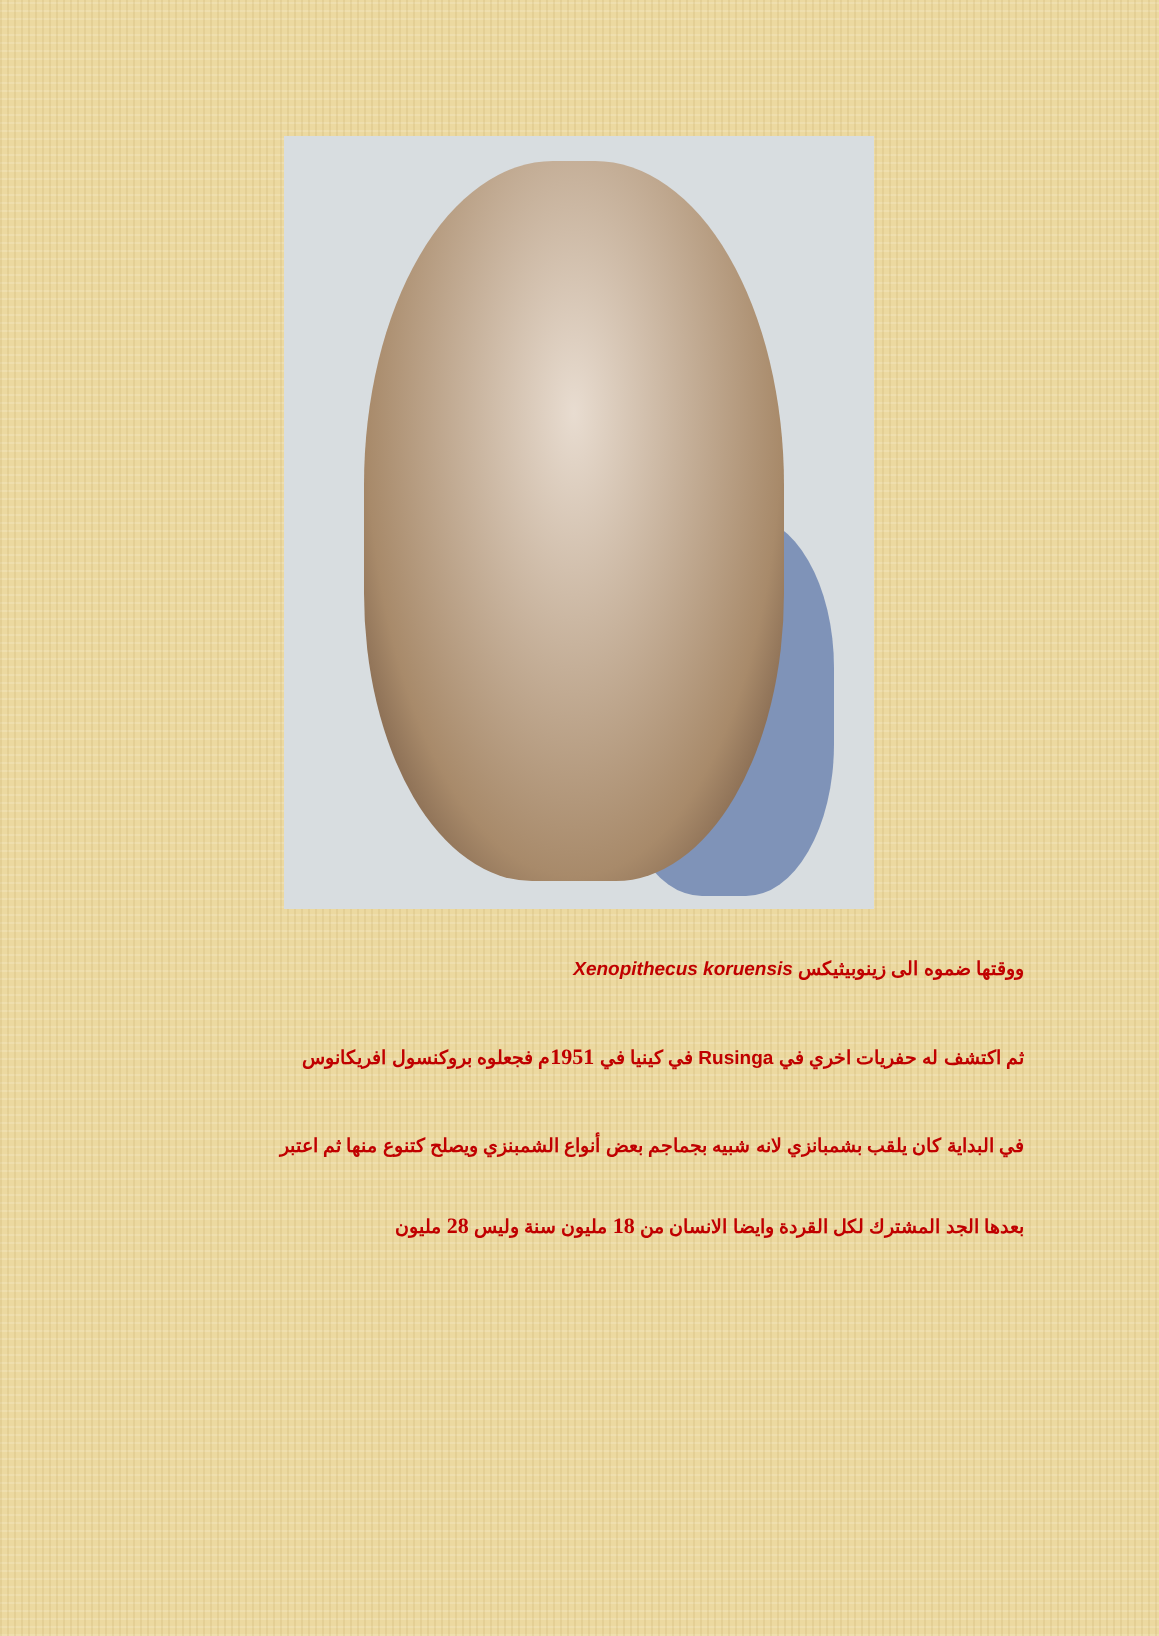ووقتها ضموه الى زينوبيثيكس Xenopithecus koruensis
ثم اكتشف له حفريات اخري في Rusinga في كينيا في 1951م فجعلوه بروكنسول افريكانوس
في البداية كان يلقب بشمبانزي لانه شبيه بجماجم بعض أنواع الشمبنزي ويصلح كتنوع منها ثم اعتبر
بعدها الجد المشترك لكل القردة وايضا الانسان من 18 مليون سنة وليس 28 مليون